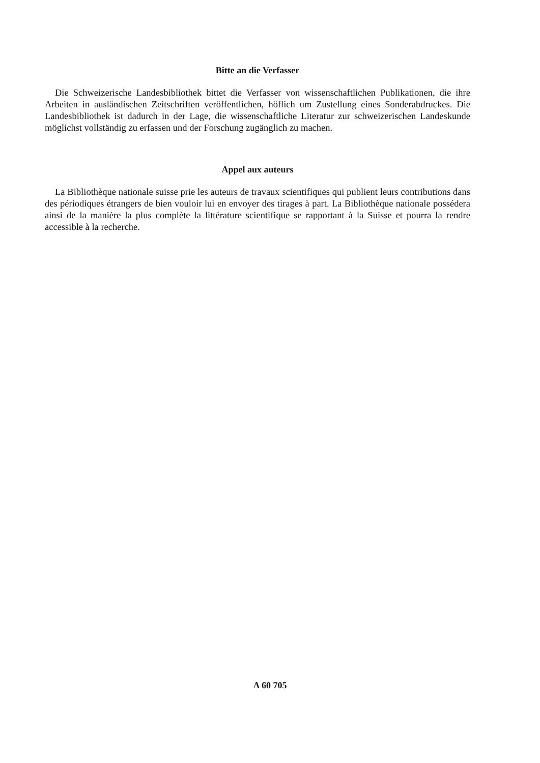Bitte an die Verfasser
Die Schweizerische Landesbibliothek bittet die Verfasser von wissenschaftlichen Publikationen, die ihre Arbeiten in ausländischen Zeitschriften veröffentlichen, höflich um Zustellung eines Sonderabdruckes. Die Landesbibliothek ist dadurch in der Lage, die wissenschaftliche Literatur zur schweizerischen Landeskunde möglichst vollständig zu erfassen und der Forschung zugänglich zu machen.
Appel aux auteurs
La Bibliothèque nationale suisse prie les auteurs de travaux scientifiques qui publient leurs contributions dans des périodiques étrangers de bien vouloir lui en envoyer des tirages à part. La Bibliothèque nationale possédera ainsi de la manière la plus complète la littérature scientifique se rapportant à la Suisse et pourra la rendre accessible à la recherche.
A 60 705